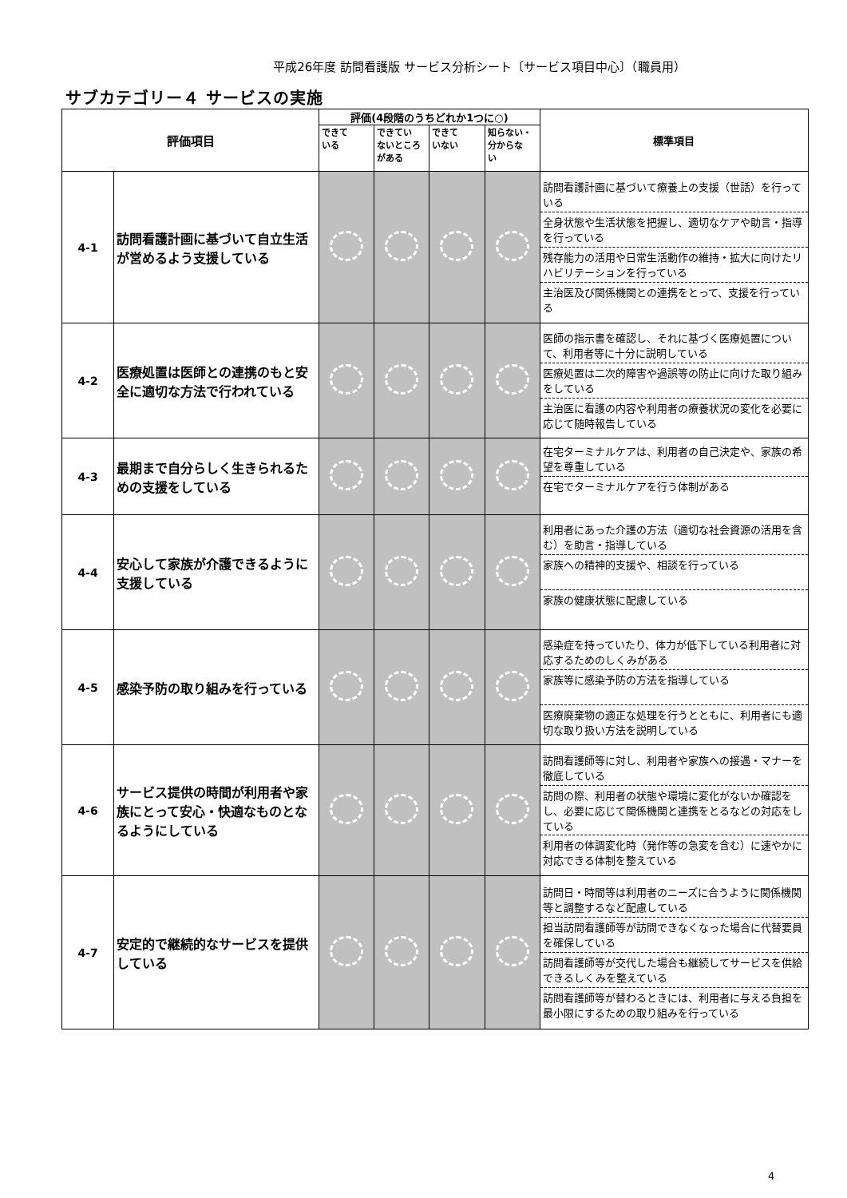平成26年度 訪問看護版 サービス分析シート〔サービス項目中心〕（職員用）
サブカテゴリー４ サービスの実施
| 評価項目 | | 評価(4段階のうちどれか1つに○) | | | | 標準項目 |
| --- | --- | --- | --- | --- | --- | --- |
| | | できて いる | できてい ないところ がある | できて いない | 知らない・ 分からな い | |
| 4-1 | 訪問看護計画に基づいて自立生活が営めるよう支援している | | | | | 訪問看護計画に基づいて療養上の支援（世話）を行っている 全身状態や生活状態を把握し、適切なケアや助言・指導を行っている 残存能力の活用や日常生活動作の維持・拡大に向けたリハビリテーションを行っている 主治医及び関係機関との連携をとって、支援を行っている |
| 4-2 | 医療処置は医師との連携のもと安全に適切な方法で行われている | | | | | 医師の指示書を確認し、それに基づく医療処置について、利用者等に十分に説明している 医療処置は二次的障害や過誤等の防止に向けた取り組みをしている 主治医に看護の内容や利用者の療養状況の変化を必要に応じて随時報告している |
| 4-3 | 最期まで自分らしく生きられるための支援をしている | | | | | 在宅ターミナルケアは、利用者の自己決定や、家族の希望を尊重している 在宅でターミナルケアを行う体制がある |
| 4-4 | 安心して家族が介護できるように支援している | | | | | 利用者にあった介護の方法（適切な社会資源の活用を含む）を助言・指導している 家族への精神的支援や、相談を行っている 家族の健康状態に配慮している |
| 4-5 | 感染予防の取り組みを行っている | | | | | 感染症を持っていたり、体力が低下している利用者に対応するためのしくみがある 家族等に感染予防の方法を指導している 医療廃棄物の適正な処理を行うとともに、利用者にも適切な取り扱い方法を説明している |
| 4-6 | サービス提供の時間が利用者や家族にとって安心・快適なものとなるようにしている | | | | | 訪問看護師等に対し、利用者や家族への接遇・マナーを徹底している 訪問の際、利用者の状態や環境に変化がないか確認をし、必要に応じて関係機関と連携をとるなどの対応をしている 利用者の体調変化時（発作等の急変を含む）に速やかに対応できる体制を整えている |
| 4-7 | 安定的で継続的なサービスを提供している | | | | | 訪問日・時間等は利用者のニーズに合うように関係機関等と調整するなど配慮している 担当訪問看護師等が訪問できなくなった場合に代替要員を確保している 訪問看護師等が交代した場合も継続してサービスを供給できるしくみを整えている 訪問看護師等が替わるときには、利用者に与える負担を最小限にするための取り組みを行っている |
4